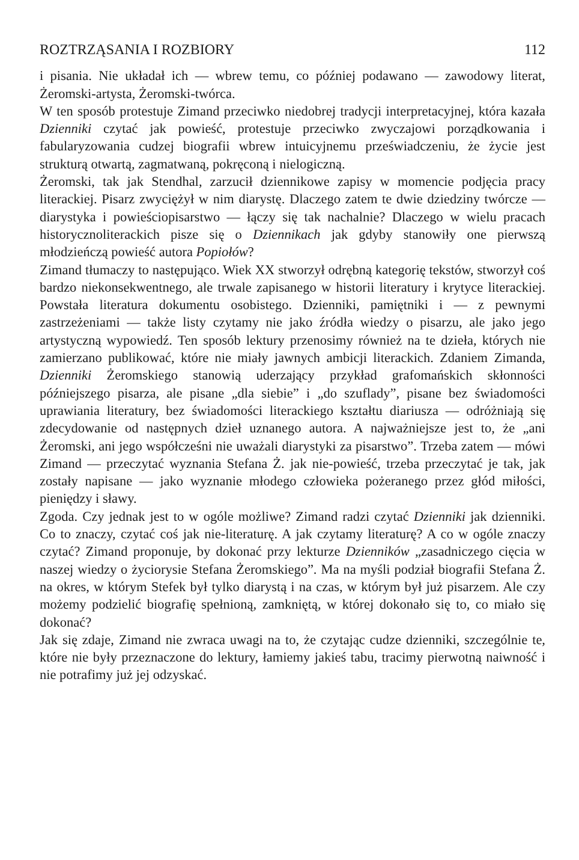ROZTRZĄSANIA I ROZBIORY 112
i pisania. Nie układał ich — wbrew temu, co później podawano — zawodowy literat, Żeromski-artysta, Żeromski-twórca.
W ten sposób protestuje Zimand przeciwko niedobrej tradycji interpretacyjnej, która kazała Dzienniki czytać jak powieść, protestuje przeciwko zwyczajowi porządkowania i fabularyzowania cudzej biografii wbrew intuicyjnemu przeświadczeniu, że życie jest strukturą otwartą, zagmatwaną, pokręconą i nielogiczną.
Żeromski, tak jak Stendhal, zarzucił dziennikowe zapisy w momencie podjęcia pracy literackiej. Pisarz zwyciężył w nim diarystę. Dlaczego zatem te dwie dziedziny twórcze — diarystyka i powieściopisarstwo — łączy się tak nachalnie? Dlaczego w wielu pracach historycznoliterackich pisze się o Dziennikach jak gdyby stanowiły one pierwszą młodzieńczą powieść autora Popiołów?
Zimand tłumaczy to następująco. Wiek XX stworzył odrębną kategorię tekstów, stworzył coś bardzo niekonsekwentnego, ale trwale zapisanego w historii literatury i krytyce literackiej. Powstała literatura dokumentu osobistego. Dzienniki, pamiętniki i — z pewnymi zastrzeżeniami — także listy czytamy nie jako źródła wiedzy o pisarzu, ale jako jego artystyczną wypowiedź. Ten sposób lektury przenosimy również na te dzieła, których nie zamierzano publikować, które nie miały jawnych ambicji literackich. Zdaniem Zimanda, Dzienniki Żeromskiego stanowią uderzający przykład grafomańskich skłonności późniejszego pisarza, ale pisane „dla siebie” i „do szuflady”, pisane bez świadomości uprawiania literatury, bez świadomości literackiego kształtu diariusza — odróżniają się zdecydowanie od następnych dzieł uznanego autora. A najważniejsze jest to, że „ani Żeromski, ani jego współcześni nie uważali diarystyki za pisarstwo”. Trzeba zatem — mówi Zimand — przeczytać wyznania Stefana Ż. jak nie-powieść, trzeba przeczytać je tak, jak zostały napisane — jako wyznanie młodego człowieka pożeranego przez głód miłości, pieniędzy i sławy.
Zgoda. Czy jednak jest to w ogóle możliwe? Zimand radzi czytać Dzienniki jak dzienniki. Co to znaczy, czytać coś jak nie-literaturę. A jak czytamy literaturę? A co w ogóle znaczy czytać? Zimand proponuje, by dokonać przy lekturze Dzienników „zasadniczego cięcia w naszej wiedzy o życiorysie Stefana Żeromskiego”. Ma na myśli podział biografii Stefana Ż. na okres, w którym Stefek był tylko diarystą i na czas, w którym był już pisarzem. Ale czy możemy podzielić biografię spełnioną, zamkniętą, w której dokonało się to, co miało się dokonać?
Jak się zdaje, Zimand nie zwraca uwagi na to, że czytając cudze dzienniki, szczególnie te, które nie były przeznaczone do lektury, łamiemy jakieś tabu, tracimy pierwotną naiwność i nie potrafimy już jej odzyskać.